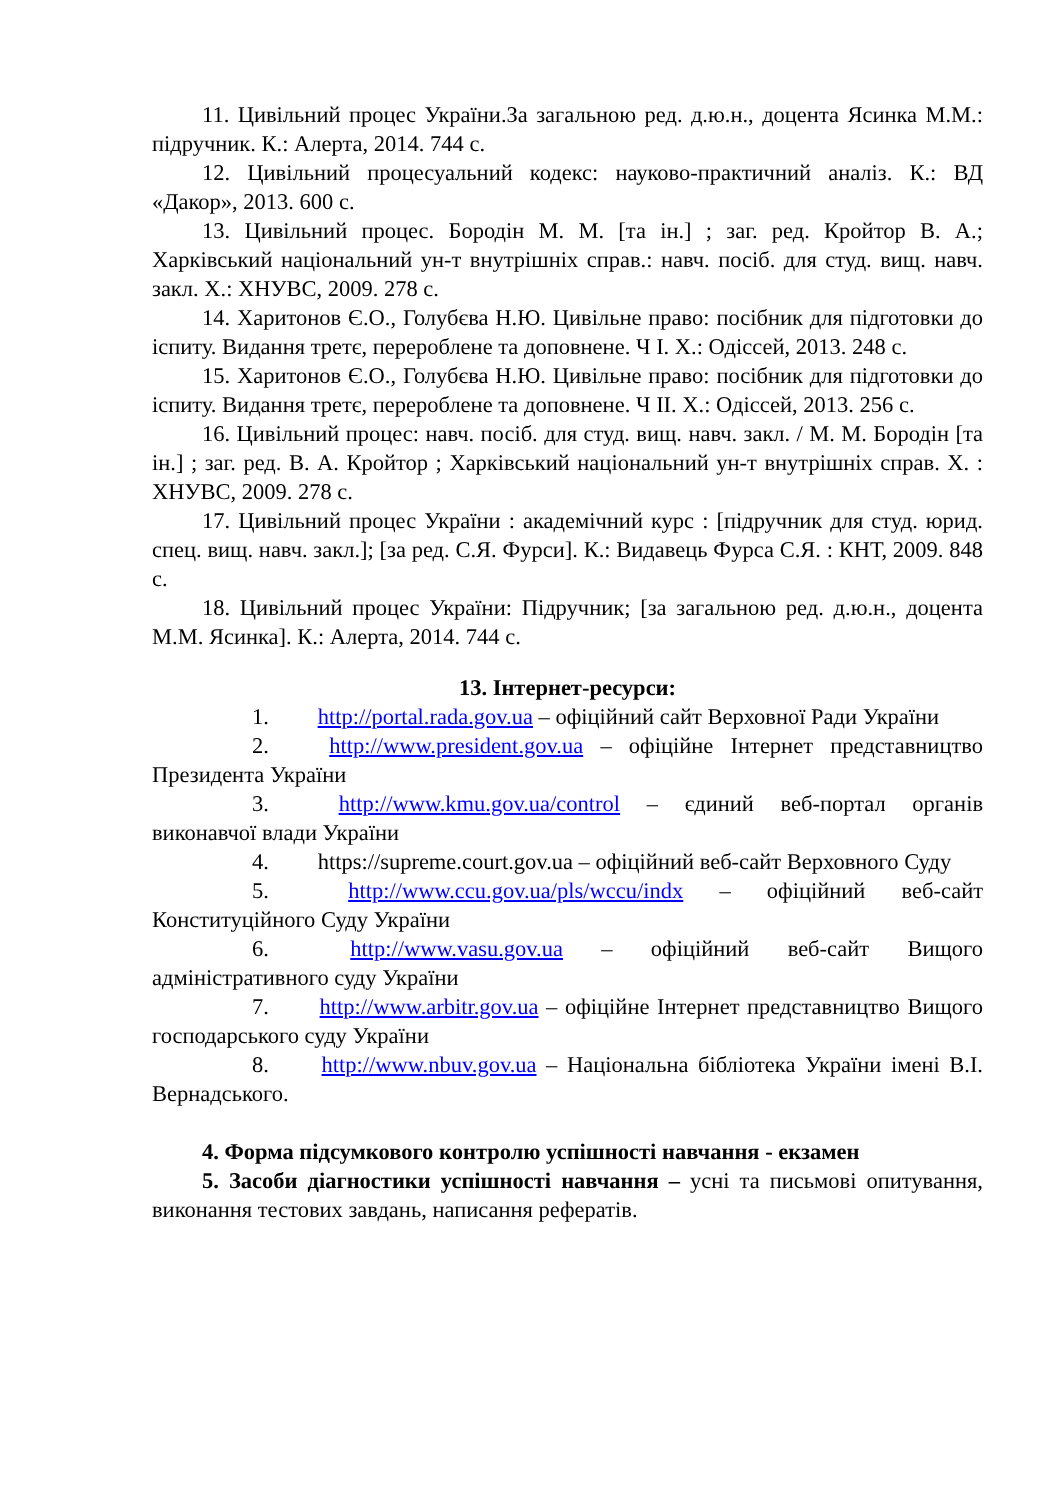11. Цивільний процес України.За загальною ред. д.ю.н., доцента Ясинка М.М.: підручник. К.: Алерта, 2014. 744 с.
12. Цивільний процесуальний кодекс: науково-практичний аналіз. К.: ВД «Дакор», 2013. 600 с.
13. Цивільний процес. Бородін М. М. [та ін.] ; заг. ред. Кройтор В. А.; Харківський національний ун-т внутрішніх справ.: навч. посіб. для студ. вищ. навч. закл. Х.: ХНУВС, 2009. 278 с.
14. Харитонов Є.О., Голубєва Н.Ю. Цивільне право: посібник для підготовки до іспиту. Видання третє, перероблене та доповнене. Ч І. Х.: Одіссей, 2013. 248 с.
15. Харитонов Є.О., Голубєва Н.Ю. Цивільне право: посібник для підготовки до іспиту. Видання третє, перероблене та доповнене. Ч ІІ. Х.: Одіссей, 2013. 256 с.
16. Цивільний процес: навч. посіб. для студ. вищ. навч. закл. / М. М. Бородін [та ін.] ; заг. ред. В. А. Кройтор ; Харківський національний ун-т внутрішніх справ. Х. : ХНУВС, 2009. 278 с.
17. Цивільний процес України : академічний курс : [підручник для студ. юрид. спец. вищ. навч. закл.]; [за ред. С.Я. Фурси]. К.: Видавець Фурса С.Я. : КНТ, 2009. 848 с.
18. Цивільний процес України: Підручник; [за загальною ред. д.ю.н., доцента М.М. Ясинка]. К.: Алерта, 2014. 744 с.
13. Інтернет-ресурси:
1. http://portal.rada.gov.ua – офіційний сайт Верховної Ради України
2. http://www.president.gov.ua – офіційне Інтернет представництво Президента України
3. http://www.kmu.gov.ua/control – єдиний веб-портал органів виконавчої влади України
4. https://supreme.court.gov.ua – офіційний веб-сайт Верховного Суду
5. http://www.ccu.gov.ua/pls/wccu/indx – офіційний веб-сайт Конституційного Суду України
6. http://www.vasu.gov.ua – офіційний веб-сайт Вищого адміністративного суду України
7. http://www.arbitr.gov.ua – офіційне Інтернет представництво Вищого господарського суду України
8. http://www.nbuv.gov.ua – Національна бібліотека України імені В.І. Вернадського.
4. Форма підсумкового контролю успішності навчання - екзамен
5. Засоби діагностики успішності навчання – усні та письмові опитування, виконання тестових завдань, написання рефератів.